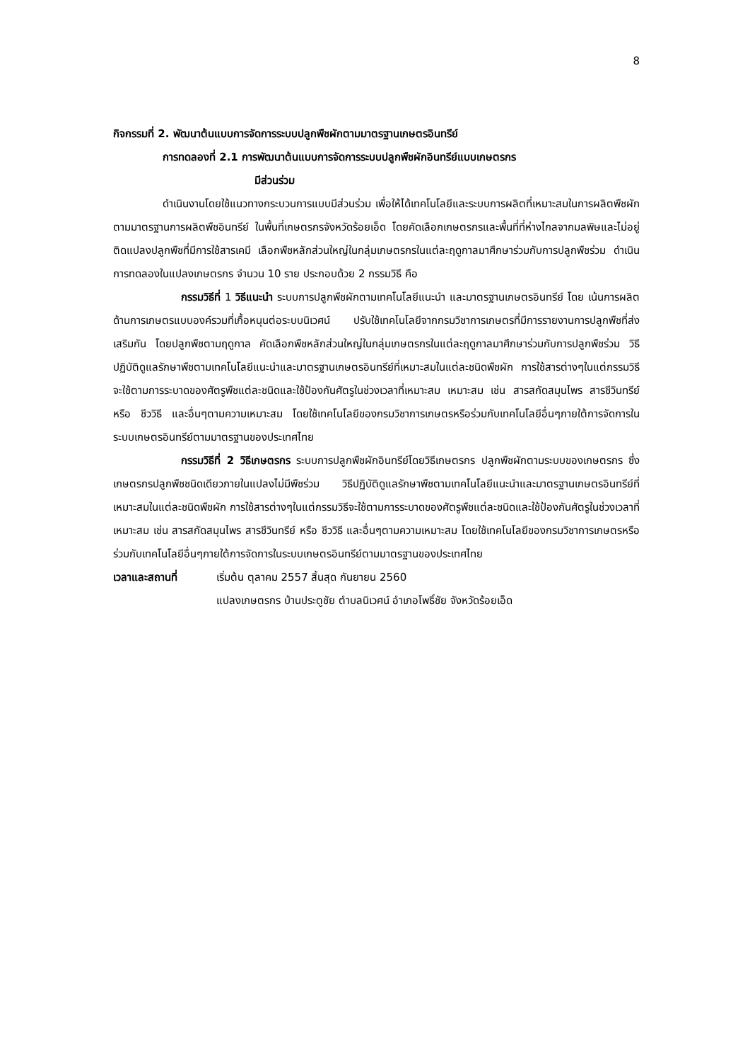8
กิจกรรมที่ 2. พัฒนาต้นแบบการจัดการระบบปลูกพืชผักตามมาตรฐานเกษตรอินทรีย์
การทดลองที่ 2.1 การพัฒนาต้นแบบการจัดการระบบปลูกพืชผักอินทรีย์แบบเกษตรกร
มีส่วนร่วม
ดำเนินงานโดยใช้แนวทางกระบวนการแบบมีส่วนร่วม เพื่อให้ได้เทคโนโลยีและระบบการผลิตที่เหมาะสมในการผลิตพืชผักตามมาตรฐานการผลิตพืชอินทรีย์ ในพื้นที่เกษตรกรจังหวัดร้อยเอ็ด โดยคัดเลือกเกษตรกรและพื้นที่ที่ห่างไกลจากมลพิษและไม่อยู่ติดแปลงปลูกพืชที่มีการใช้สารเคมี เลือกพืชหลักส่วนใหญ่ในกลุ่มเกษตรกรในแต่ละฤดูกาลมาศึกษาร่วมกับการปลูกพืชร่วม ดำเนินการทดลองในแปลงเกษตรกร จำนวน 10 ราย ประกอบด้วย 2 กรรมวิธี คือ
กรรมวิธีที่ 1 วิธีแนะนำ ระบบการปลูกพืชผักตามเทคโนโลยีแนะนำ และมาตรฐานเกษตรอินทรีย์ โดย เน้นการผลิตด้านการเกษตรแบบองค์รวมที่เกื้อหนุนต่อระบบนิเวศน์ ปรับใช้เทคโนโลยีจากกรมวิชาการเกษตรที่มีการรายงานการปลูกพืชที่ส่งเสริมกัน โดยปลูกพืชตามฤดูกาล คัดเลือกพืชหลักส่วนใหญ่ในกลุ่มเกษตรกรในแต่ละฤดูกาลมาศึกษาร่วมกับการปลูกพืชร่วม วิธีปฏิบัติดูแลรักษาพืชตามเทคโนโลยีแนะนำและมาตรฐานเกษตรอินทรีย์ที่เหมาะสมในแต่ละชนิดพืชผัก การใช้สารต่างๆในแต่กรรมวิธีจะใช้ตามการระบาดของศัตรูพืชแต่ละชนิดและใช้ป้องกันศัตรูในช่วงเวลาที่เหมาะสม เหมาะสม เช่น สารสกัดสมุนไพร สารชีวินทรีย์ หรือ ชีววิธี และอื่นๆตามความเหมาะสม โดยใช้เทคโนโลยีของกรมวิชาการเกษตรหรือร่วมกับเทคโนโลยีอื่นๆภายใต้การจัดการในระบบเกษตรอินทรีย์ตามมาตรฐานของประเทศไทย
กรรมวิธีที่ 2 วิธีเกษตรกร ระบบการปลูกพืชผักอินทรีย์โดยวิธีเกษตรกร ปลูกพืชผักตามระบบของเกษตรกร ซึ่งเกษตรกรปลูกพืชชนิดเดียวภายในแปลงไม่มีพืชร่วม วิธีปฏิบัติดูแลรักษาพืชตามเทคโนโลยีแนะนำและมาตรฐานเกษตรอินทรีย์ที่เหมาะสมในแต่ละชนิดพืชผัก การใช้สารต่างๆในแต่กรรมวิธีจะใช้ตามการระบาดของศัตรูพืชแต่ละชนิดและใช้ป้องกันศัตรูในช่วงเวลาที่เหมาะสม เช่น สารสกัดสมุนไพร สารชีวินทรีย์ หรือ ชีววิธี และอื่นๆตามความเหมาะสม โดยใช้เทคโนโลยีของกรมวิชาการเกษตรหรือร่วมกับเทคโนโลยีอื่นๆภายใต้การจัดการในระบบเกษตรอินทรีย์ตามมาตรฐานของประเทศไทย
เวลาและสถานที่ เริ่มต้น ตุลาคม 2557 สิ้นสุด กันยายน 2560
แปลงเกษตรกร บ้านประตูชัย ตำบลนิเวศน์ อำเภอโพธิ์ชัย จังหวัดร้อยเอ็ด